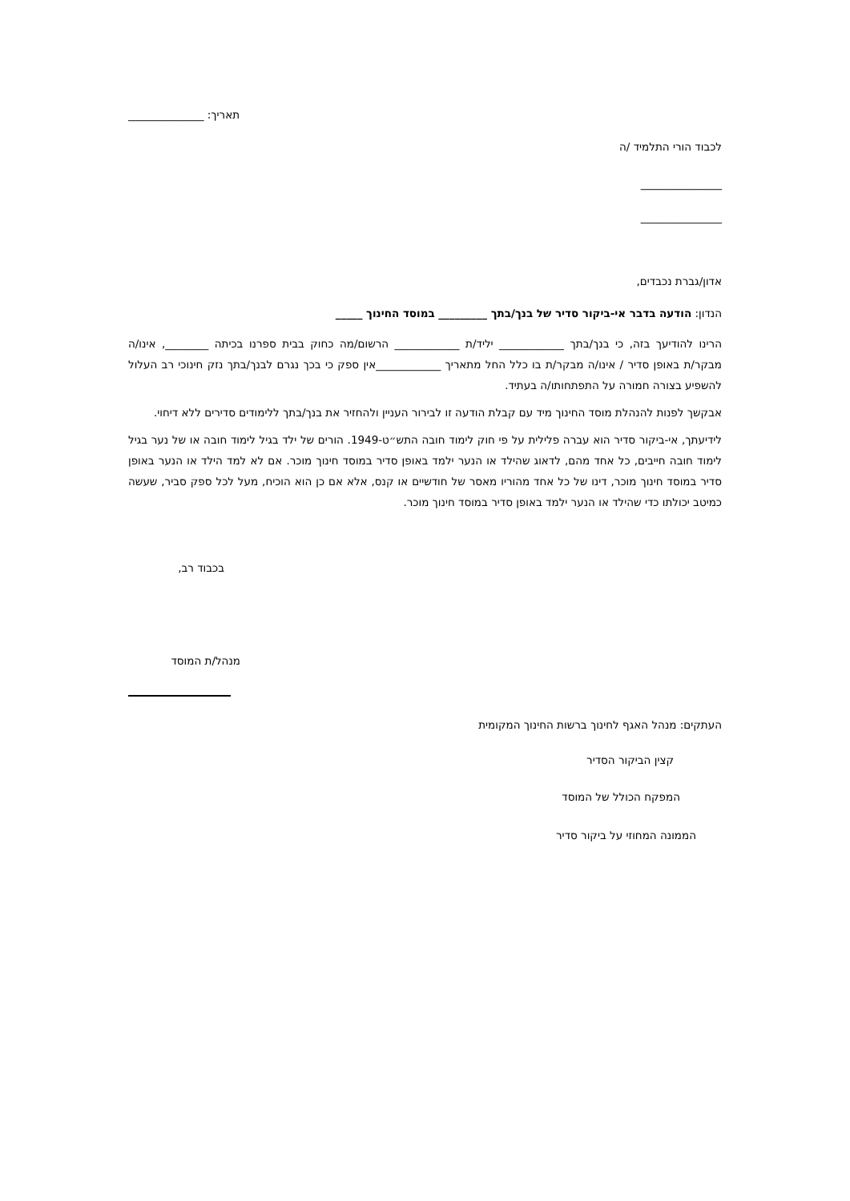תאריך: ______________
לכבוד הורי התלמיד /ה
_______________
_______________
אדון/גברת נכבדים,
הנדון: הודעה בדבר אי-ביקור סדיר של בנך/בתך _________ במוסד החינוך _____
הרינו להודיעך בזה, כי בנך/בתך ____________ יליד/ת ____________ הרשום/מה כחוק בבית ספרנו בכיתה ________, אינו/ה מבקר/ת באופן סדיר / אינו/ה מבקר/ת בו כלל החל מתאריך ____________אין ספק כי בכך נגרם לבנך/בתך נזק חינוכי רב העלול להשפיע בצורה חמורה על התפתחותו/ה בעתיד.
אבקשך לפנות להנהלת מוסד החינוך מיד עם קבלת הודעה זו לבירור העניין ולהחזיר את בנך/בתך ללימודים סדירים ללא דיחוי.
לידיעתך, אי-ביקור סדיר הוא עברה פלילית על פי חוק לימוד חובה התש״ט-1949. הורים של ילד בגיל לימוד חובה או של נער בגיל לימוד חובה חייבים, כל אחד מהם, לדאוג שהילד או הנער ילמד באופן סדיר במוסד חינוך מוכר. אם לא למד הילד או הנער באופן סדיר במוסד חינוך מוכר, דינו של כל אחד מהוריו מאסר של חודשיים או קנס, אלא אם כן הוא הוכיח, מעל לכל ספק סביר, שעשה כמיטב יכולתו כדי שהילד או הנער ילמד באופן סדיר במוסד חינוך מוכר.
בכבוד רב,
מנהל/ת המוסד
העתקים: מנהל האגף לחינוך ברשות החינוך המקומית
קצין הביקור הסדיר
המפקח הכולל של המוסד
הממונה המחוזי על ביקור סדיר